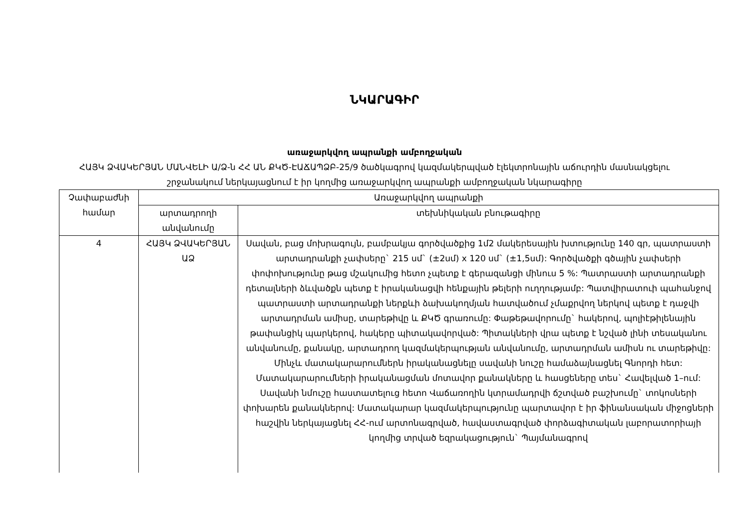ՆԿԱՐԱԳԻՐ
առաջարկվող ապրանքի ամբողջական
ՀԱՅԿ ՁՎԱԿԵՐՅԱՆ ՄԱՆՎԵԼԻ Ա/Ձ-ն ՀՀ ԱՆ ՔԿԾ-ԷԱՃԱՊՁԲ-25/9 ծածկագրով կազմակերպված էլեկտրոնային աճուրդին մասնակցելու շրջանակում ներկայացնում է իր կողմից առաջարկվող ապրանքի ամբողջական նկարագիրը
| Չափաբաժնի համար | Առաջարկվող ապրանքի | |
| --- | --- | --- |
| | արտադրողի անվանումը | տեխնիկական բնութագիրը |
| 4 | ՀԱՅԿ ՁՎԱԿԵՐՅԱՆ ԱՁ | Սավան, բաց մոխրագույն, բամբակյա գործվածքից 1մ2 մակերեսային խտությունը 140 գր, պատրաստի արտադրանքի չափսերը` 215 սմ` (±2սմ) x 120 սմ` (±1,5սմ): Գործվածքի գծային չափսերի փոփոխությունը թաց մշակումից հետո չպետք է գերազանցի մինուս 5 %: Պատրաստի արտադրանքի դետալների ձևվածքն պետք է իրականացվի հենքային թելերի ուղղությամբ: Պատվիրատուի պահանջով պատրաստի արտադրանքի ներքևի ձախակողմյան հատվածում չմաքրվող ներկով պետք է դաջվի արտադրման ամիսը, տարեթիվը և ՔԿԾ գրառումը: Փաթեթավորումը` հակերով, պոլիէթիլենային թափանցիկ պարկերով, հակերը պիտակավորված: Պիտակների վրա պետք է նշված լինի տեսականու անվանումը, քանակը, արտադրող կազմակերպության անվանումը, արտադրման ամիսն ու տարեթիվը: Մինչև մատակարարումներն իրականացնելը սավանի նուշը համաձայնացնել Գնորդի հետ: Մատակարարումների իրականացման մոտավոր քանակները և հասցեները տես` Հավելված 1–ում: Սավանի նմուշը հաստատելուց հետո Վաճառողին կտրամադրվի ճշտված բաշխումը` տոկոսների փոխարեն քանակներով: Մատակարար կազմակերպությունը պարտավոր է իր ֆինանսական միջոցների հաշվին ներկայացնել ՀՀ-ում արտոնագրված, հավաստագրված փորձագիտական լաբորատորիայի կողմից տրված եզրակացություն` Պայմանագրով |